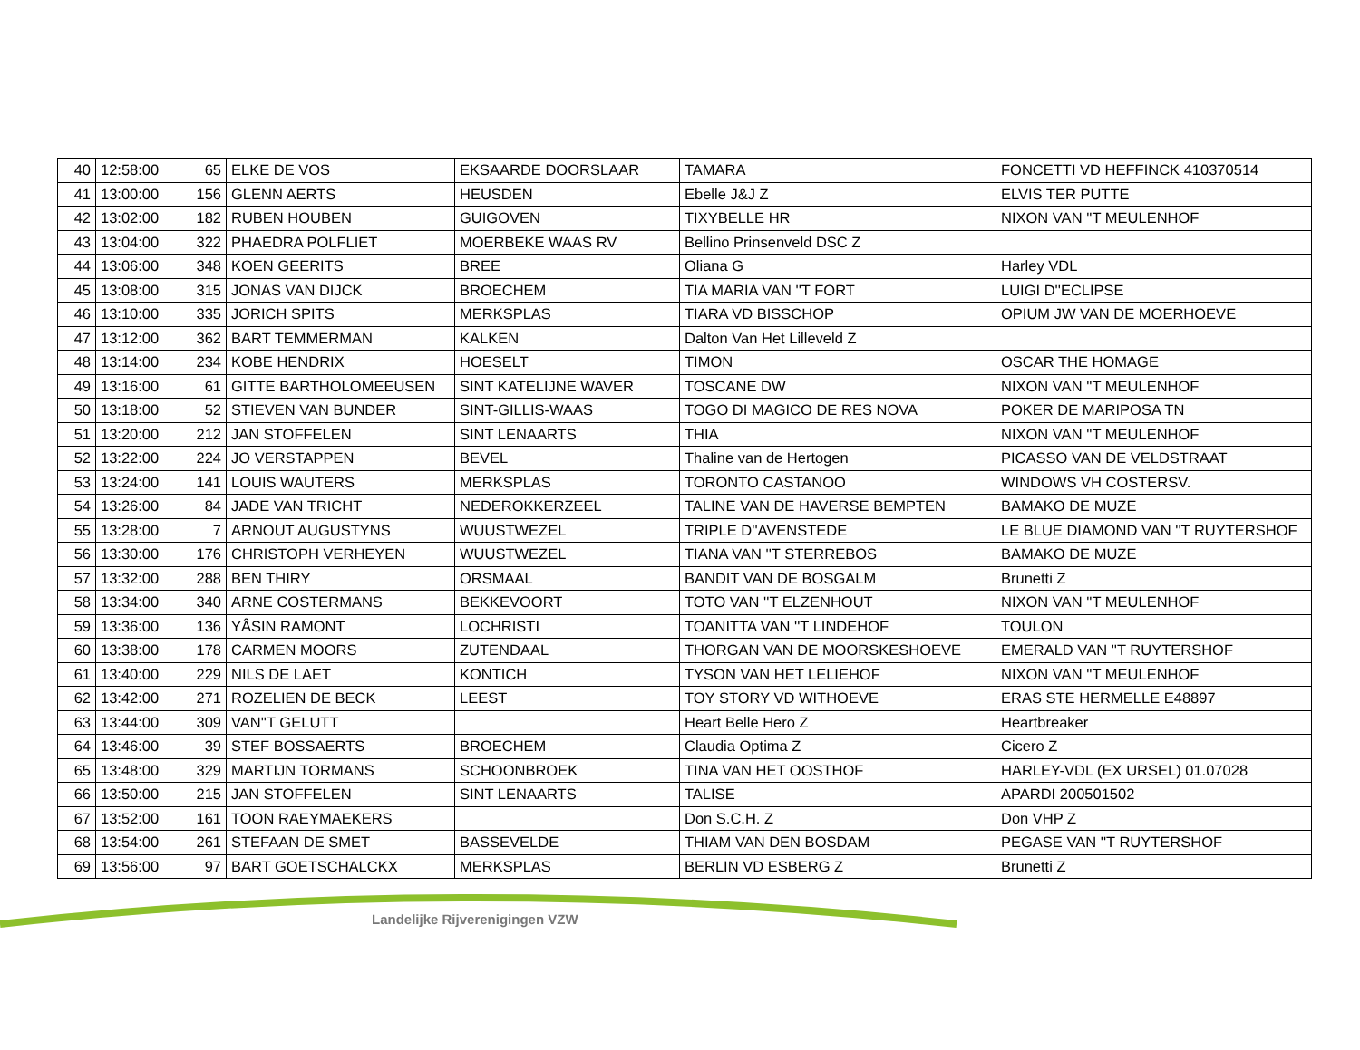| 40 | 12:58:00 | 65 | ELKE DE VOS | EKSAARDE DOORSLAAR | TAMARA | FONCETTI VD HEFFINCK 410370514 |
| 41 | 13:00:00 | 156 | GLENN AERTS | HEUSDEN | Ebelle J&J Z | ELVIS TER PUTTE |
| 42 | 13:02:00 | 182 | RUBEN HOUBEN | GUIGOVEN | TIXYBELLE HR | NIXON VAN ''T MEULENHOF |
| 43 | 13:04:00 | 322 | PHAEDRA POLFLIET | MOERBEKE WAAS RV | Bellino Prinsenveld DSC Z | |
| 44 | 13:06:00 | 348 | KOEN GEERITS | BREE | Oliana G | Harley VDL |
| 45 | 13:08:00 | 315 | JONAS VAN DIJCK | BROECHEM | TIA MARIA VAN ''T FORT | LUIGI D''ECLIPSE |
| 46 | 13:10:00 | 335 | JORICH SPITS | MERKSPLAS | TIARA VD BISSCHOP | OPIUM JW VAN DE MOERHOEVE |
| 47 | 13:12:00 | 362 | BART TEMMERMAN | KALKEN | Dalton Van Het Lilleveld Z | |
| 48 | 13:14:00 | 234 | KOBE HENDRIX | HOESELT | TIMON | OSCAR THE HOMAGE |
| 49 | 13:16:00 | 61 | GITTE BARTHOLOMEEUSEN | SINT KATELIJNE WAVER | TOSCANE DW | NIXON VAN ''T MEULENHOF |
| 50 | 13:18:00 | 52 | STIEVEN VAN BUNDER | SINT-GILLIS-WAAS | TOGO DI MAGICO DE RES NOVA | POKER DE MARIPOSA TN |
| 51 | 13:20:00 | 212 | JAN STOFFELEN | SINT LENAARTS | THIA | NIXON VAN ''T MEULENHOF |
| 52 | 13:22:00 | 224 | JO VERSTAPPEN | BEVEL | Thaline van de Hertogen | PICASSO VAN DE VELDSTRAAT |
| 53 | 13:24:00 | 141 | LOUIS WAUTERS | MERKSPLAS | TORONTO CASTANOO | WINDOWS VH COSTERSV. |
| 54 | 13:26:00 | 84 | JADE VAN TRICHT | NEDEROKKERZEEL | TALINE VAN DE HAVERSE BEMPTEN | BAMAKO DE MUZE |
| 55 | 13:28:00 | 7 | ARNOUT AUGUSTYNS | WUUSTWEZEL | TRIPLE D''AVENSTEDE | LE BLUE DIAMOND VAN ''T RUYTERSHOF |
| 56 | 13:30:00 | 176 | CHRISTOPH VERHEYEN | WUUSTWEZEL | TIANA VAN ''T STERREBOS | BAMAKO DE MUZE |
| 57 | 13:32:00 | 288 | BEN THIRY | ORSMAAL | BANDIT VAN DE BOSGALM | Brunetti Z |
| 58 | 13:34:00 | 340 | ARNE COSTERMANS | BEKKEVOORT | TOTO VAN ''T ELZENHOUT | NIXON VAN ''T MEULENHOF |
| 59 | 13:36:00 | 136 | YÂSIN RAMONT | LOCHRISTI | TOANITTA VAN ''T LINDEHOF | TOULON |
| 60 | 13:38:00 | 178 | CARMEN MOORS | ZUTENDAAL | THORGAN VAN DE MOORSKESHOEVE | EMERALD VAN ''T RUYTERSHOF |
| 61 | 13:40:00 | 229 | NILS DE LAET | KONTICH | TYSON VAN HET LELIEHOF | NIXON VAN ''T MEULENHOF |
| 62 | 13:42:00 | 271 | ROZELIEN DE BECK | LEEST | TOY STORY VD WITHOEVE | ERAS STE HERMELLE E48897 |
| 63 | 13:44:00 | 309 | VAN''T GELUTT | | Heart Belle Hero Z | Heartbreaker |
| 64 | 13:46:00 | 39 | STEF BOSSAERTS | BROECHEM | Claudia Optima Z | Cicero Z |
| 65 | 13:48:00 | 329 | MARTIJN TORMANS | SCHOONBROEK | TINA VAN HET OOSTHOF | HARLEY-VDL (EX URSEL) 01.07028 |
| 66 | 13:50:00 | 215 | JAN STOFFELEN | SINT LENAARTS | TALISE | APARDI 200501502 |
| 67 | 13:52:00 | 161 | TOON RAEYMAEKERS | | Don S.C.H. Z | Don VHP Z |
| 68 | 13:54:00 | 261 | STEFAAN DE SMET | BASSEVELDE | THIAM VAN DEN BOSDAM | PEGASE VAN ''T RUYTERSHOF |
| 69 | 13:56:00 | 97 | BART GOETSCHALCKX | MERKSPLAS | BERLIN VD ESBERG Z | Brunetti Z |
Landelijke Rijverenigingen VZW